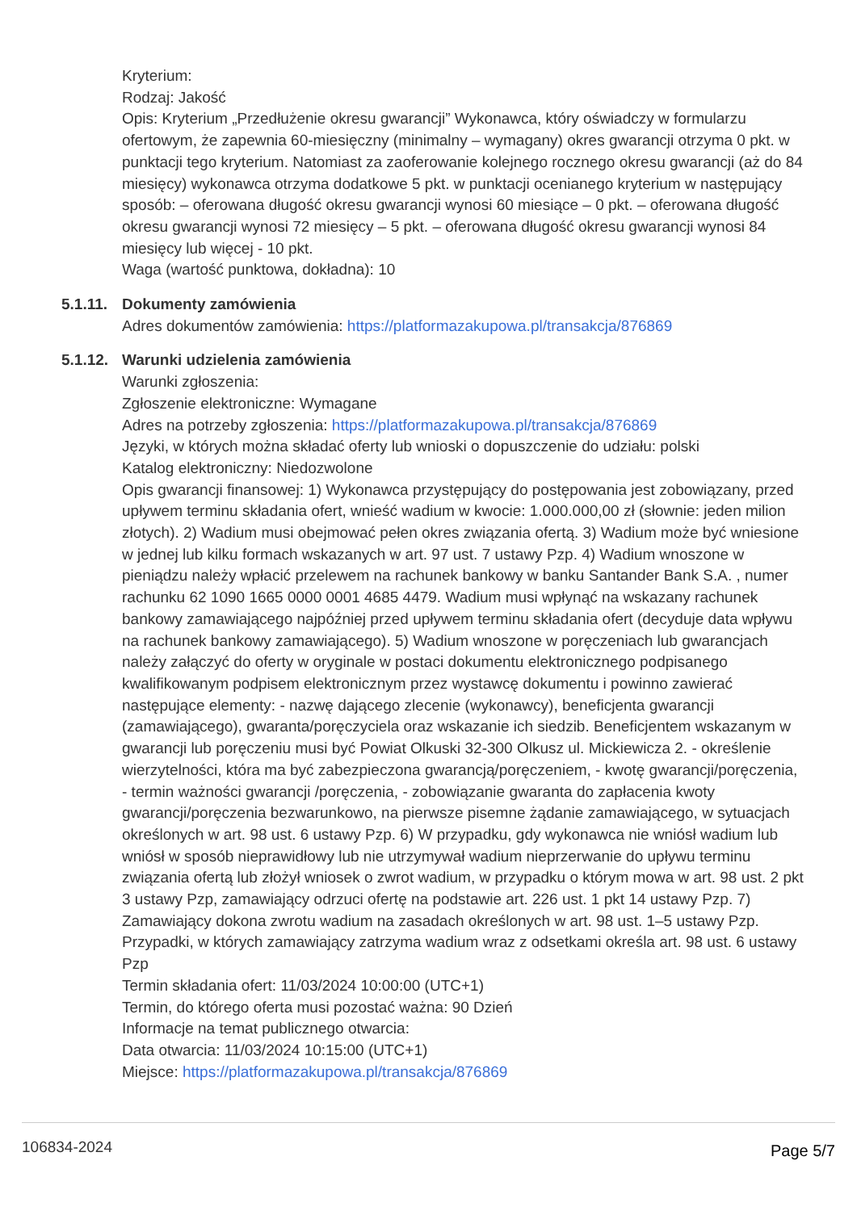Kryterium:
Rodzaj: Jakość
Opis: Kryterium „Przedłużenie okresu gwarancji” Wykonawca, który oświadczy w formularzu ofertowym, że zapewnia 60-miesięczny (minimalny – wymagany) okres gwarancji otrzyma 0 pkt. w punktacji tego kryterium. Natomiast za zaoferowanie kolejnego rocznego okresu gwarancji (aż do 84 miesięcy) wykonawca otrzyma dodatkowe 5 pkt. w punktacji ocenianego kryterium w następujący sposób: – oferowana długość okresu gwarancji wynosi 60 miesiące – 0 pkt. – oferowana długość okresu gwarancji wynosi 72 miesięcy – 5 pkt. – oferowana długość okresu gwarancji wynosi 84 miesięcy lub więcej - 10 pkt.
Waga (wartość punktowa, dokładna): 10
5.1.11.
Dokumenty zamówienia
Adres dokumentów zamówienia: https://platformazakupowa.pl/transakcja/876869
5.1.12.
Warunki udzielenia zamówienia
Warunki zgłoszenia:
Zgłoszenie elektroniczne: Wymagane
Adres na potrzeby zgłoszenia: https://platformazakupowa.pl/transakcja/876869
Języki, w których można składać oferty lub wnioski o dopuszczenie do udziału: polski
Katalog elektroniczny: Niedozwolone
Opis gwarancji finansowej: 1) Wykonawca przystępujący do postępowania jest zobowiązany, przed upływem terminu składania ofert, wnieść wadium w kwocie: 1.000.000,00 zł (słownie: jeden milion złotych). 2) Wadium musi obejmować pełen okres związania ofertą. 3) Wadium może być wniesione w jednej lub kilku formach wskazanych w art. 97 ust. 7 ustawy Pzp. 4) Wadium wnoszone w pieniądzu należy wpłacić przelewem na rachunek bankowy w banku Santander Bank S.A. , numer rachunku 62 1090 1665 0000 0001 4685 4479. Wadium musi wpłynąć na wskazany rachunek bankowy zamawiającego najpóźniej przed upływem terminu składania ofert (decyduje data wpływu na rachunek bankowy zamawiającego). 5) Wadium wnoszone w poręczeniach lub gwarancjach należy załączyć do oferty w oryginale w postaci dokumentu elektronicznego podpisanego kwalifikowanym podpisem elektronicznym przez wystawcę dokumentu i powinno zawierać następujące elementy: - nazwę dającego zlecenie (wykonawcy), beneficjenta gwarancji (zamawiającego), gwaranta/poręczyciela oraz wskazanie ich siedzib. Beneficjentem wskazanym w gwarancji lub poręczeniu musi być Powiat Olkuski 32-300 Olkusz ul. Mickiewicza 2. - określenie wierzytelności, która ma być zabezpieczona gwarancją/poręczeniem, - kwotę gwarancji/poręczenia, - termin ważności gwarancji /poręczenia, - zobowiązanie gwaranta do zapłacenia kwoty gwarancji/poręczenia bezwarunkowo, na pierwsze pisemne żądanie zamawiającego, w sytuacjach określonych w art. 98 ust. 6 ustawy Pzp. 6) W przypadku, gdy wykonawca nie wniósł wadium lub wniósł w sposób nieprawidłowy lub nie utrzymywał wadium nieprzerwanie do upływu terminu związania ofertą lub złożył wniosek o zwrot wadium, w przypadku o którym mowa w art. 98 ust. 2 pkt 3 ustawy Pzp, zamawiający odrzuci ofertę na podstawie art. 226 ust. 1 pkt 14 ustawy Pzp. 7) Zamawiający dokona zwrotu wadium na zasadach określonych w art. 98 ust. 1–5 ustawy Pzp. Przypadki, w których zamawiający zatrzyma wadium wraz z odsetkami określa art. 98 ust. 6 ustawy Pzp
Termin składania ofert: 11/03/2024 10:00:00 (UTC+1)
Termin, do którego oferta musi pozostać ważna: 90 Dzień
Informacje na temat publicznego otwarcia:
Data otwarcia: 11/03/2024 10:15:00 (UTC+1)
Miejsce: https://platformazakupowa.pl/transakcja/876869
106834-2024 Page 5/7